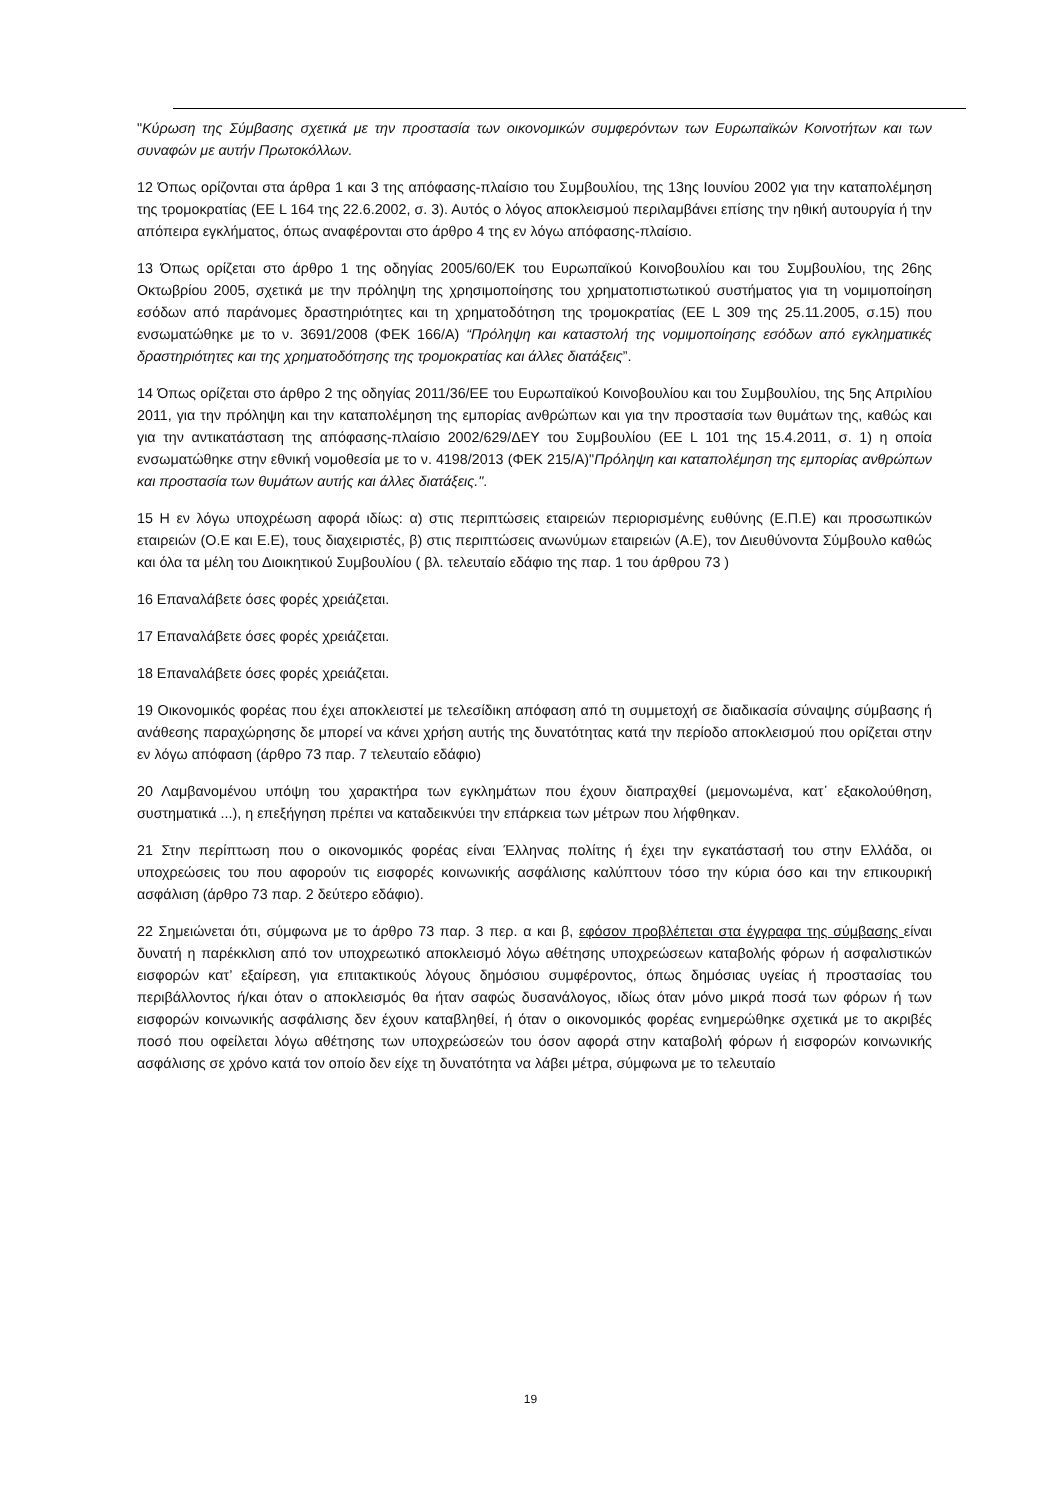"Κύρωση της Σύμβασης σχετικά με την προστασία των οικονομικών συμφερόντων των Ευρωπαϊκών Κοινοτήτων και των συναφών με αυτήν Πρωτοκόλλων.
12 Όπως ορίζονται στα άρθρα 1 και 3 της απόφασης-πλαίσιο του Συμβουλίου, της 13ης Ιουνίου 2002 για την καταπολέμηση της τρομοκρατίας (ΕΕ L 164 της 22.6.2002, σ. 3). Αυτός ο λόγος αποκλεισμού περιλαμβάνει επίσης την ηθική αυτουργία ή την απόπειρα εγκλήματος, όπως αναφέρονται στο άρθρο 4 της εν λόγω απόφασης-πλαίσιο.
13 Όπως ορίζεται στο άρθρο 1 της οδηγίας 2005/60/ΕΚ του Ευρωπαϊκού Κοινοβουλίου και του Συμβουλίου, της 26ης Οκτωβρίου 2005, σχετικά με την πρόληψη της χρησιμοποίησης του χρηματοπιστωτικού συστήματος για τη νομιμοποίηση εσόδων από παράνομες δραστηριότητες και τη χρηματοδότηση της τρομοκρατίας (ΕΕ L 309 της 25.11.2005, σ.15) που ενσωματώθηκε με το ν. 3691/2008 (ΦΕΚ 166/Α) “Πρόληψη και καταστολή της νομιμοποίησης εσόδων από εγκληματικές δραστηριότητες και της χρηματοδότησης της τρομοκρατίας και άλλες διατάξεις”.
14 Όπως ορίζεται στο άρθρο 2 της οδηγίας 2011/36/ΕΕ του Ευρωπαϊκού Κοινοβουλίου και του Συμβουλίου, της 5ης Απριλίου 2011, για την πρόληψη και την καταπολέμηση της εμπορίας ανθρώπων και για την προστασία των θυμάτων της, καθώς και για την αντικατάσταση της απόφασης-πλαίσιο 2002/629/ΔΕΥ του Συμβουλίου (ΕΕ L 101 της 15.4.2011, σ. 1) η οποία ενσωματώθηκε στην εθνική νομοθεσία με το ν. 4198/2013 (ΦΕΚ 215/Α)"Πρόληψη και καταπολέμηση της εμπορίας ανθρώπων και προστασία των θυμάτων αυτής και άλλες διατάξεις.".
15 Η εν λόγω υποχρέωση αφορά ιδίως: α) στις περιπτώσεις εταιρειών περιορισμένης ευθύνης (Ε.Π.Ε) και προσωπικών εταιρειών (Ο.Ε και Ε.Ε), τους διαχειριστές, β) στις περιπτώσεις ανωνύμων εταιρειών (Α.Ε), τον Διευθύνοντα Σύμβουλο καθώς και όλα τα μέλη του Διοικητικού Συμβουλίου ( βλ. τελευταίο εδάφιο της παρ. 1 του άρθρου 73 )
16 Επαναλάβετε όσες φορές χρειάζεται.
17 Επαναλάβετε όσες φορές χρειάζεται.
18 Επαναλάβετε όσες φορές χρειάζεται.
19 Οικονομικός φορέας που έχει αποκλειστεί με τελεσίδικη απόφαση από τη συμμετοχή σε διαδικασία σύναψης σύμβασης ή ανάθεσης παραχώρησης δε μπορεί να κάνει χρήση αυτής της δυνατότητας κατά την περίοδο αποκλεισμού που ορίζεται στην εν λόγω απόφαση (άρθρο 73 παρ. 7 τελευταίο εδάφιο)
20 Λαμβανομένου υπόψη του χαρακτήρα των εγκλημάτων που έχουν διαπραχθεί (μεμονωμένα, κατ᾽ εξακολούθηση, συστηματικά ...), η επεξήγηση πρέπει να καταδεικνύει την επάρκεια των μέτρων που λήφθηκαν.
21 Στην περίπτωση που ο οικονομικός φορέας είναι Έλληνας πολίτης ή έχει την εγκατάστασή του στην Ελλάδα, οι υποχρεώσεις του που αφορούν τις εισφορές κοινωνικής ασφάλισης καλύπτουν τόσο την κύρια όσο και την επικουρική ασφάλιση (άρθρο 73 παρ. 2 δεύτερο εδάφιο).
22 Σημειώνεται ότι, σύμφωνα με το άρθρο 73 παρ. 3 περ. α και β, εφόσον προβλέπεται στα έγγραφα της σύμβασης είναι δυνατή η παρέκκλιση από τον υποχρεωτικό αποκλεισμό λόγω αθέτησης υποχρεώσεων καταβολής φόρων ή ασφαλιστικών εισφορών κατ’ εξαίρεση, για επιτακτικούς λόγους δημόσιου συμφέροντος, όπως δημόσιας υγείας ή προστασίας του περιβάλλοντος ή/και όταν ο αποκλεισμός θα ήταν σαφώς δυσανάλογος, ιδίως όταν μόνο μικρά ποσά των φόρων ή των εισφορών κοινωνικής ασφάλισης δεν έχουν καταβληθεί, ή όταν ο οικονομικός φορέας ενημερώθηκε σχετικά με το ακριβές ποσό που οφείλεται λόγω αθέτησης των υποχρεώσεών του όσον αφορά στην καταβολή φόρων ή εισφορών κοινωνικής ασφάλισης σε χρόνο κατά τον οποίο δεν είχε τη δυνατότητα να λάβει μέτρα, σύμφωνα με το τελευταίο
19